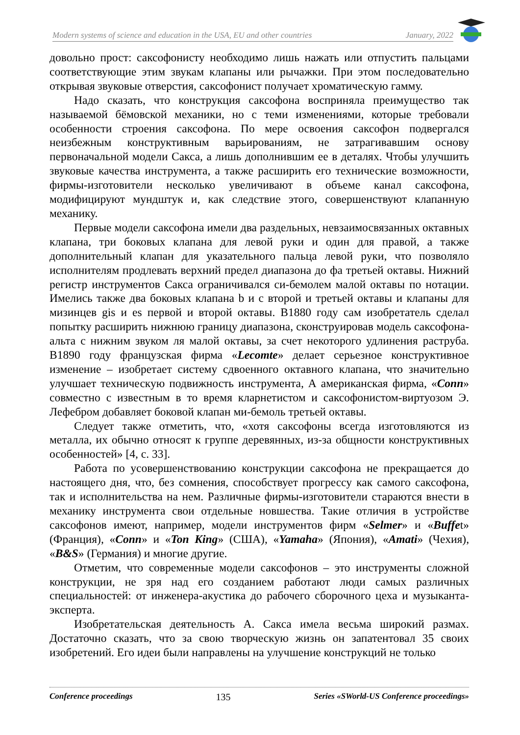Modern systems of science and education in the USA, EU and other countries January, 2022
довольно прост: саксофонисту необходимо лишь нажать или отпустить пальцами соответствующие этим звукам клапаны или рычажки. При этом последовательно открывая звуковые отверстия, саксофонист получает хроматическую гамму.
Надо сказать, что конструкция саксофона восприняла преимущество так называемой бёмовской механики, но с теми изменениями, которые требовали особенности строения саксофона. По мере освоения саксофон подвергался неизбежным конструктивным варьированиям, не затрагивавшим основу первоначальной модели Сакса, а лишь дополнившим ее в деталях. Чтобы улучшить звуковые качества инструмента, а также расширить его технические возможности, фирмы-изготовители несколько увеличивают в объеме канал саксофона, модифицируют мундштук и, как следствие этого, совершенствуют клапанную механику.
Первые модели саксофона имели два раздельных, невзаимосвязанных октавных клапана, три боковых клапана для левой руки и один для правой, а также дополнительный клапан для указательного пальца левой руки, что позволяло исполнителям продлевать верхний предел диапазона до фа третьей октавы. Нижний регистр инструментов Сакса ограничивался си-бемолем малой октавы по нотации. Имелись также два боковых клапана b и c второй и третьей октавы и клапаны для мизинцев gis и es первой и второй октавы. В1880 году сам изобретатель сделал попытку расширить нижнюю границу диапазона, сконструировав модель саксофона-альта с нижним звуком ля малой октавы, за счет некоторого удлинения раструба. В1890 году французская фирма «Lecomte» делает серьезное конструктивное изменение – изобретает систему сдвоенного октавного клапана, что значительно улучшает техническую подвижность инструмента, А американская фирма, «Conn» совместно с известным в то время кларнетистом и саксофонистом-виртуозом Э. Лефебром добавляет боковой клапан ми-бемоль третьей октавы.
Следует также отметить, что, «хотя саксофоны всегда изготовляются из металла, их обычно относят к группе деревянных, из-за общности конструктивных особенностей» [4, с. 33].
Работа по усовершенствованию конструкции саксофона не прекращается до настоящего дня, что, без сомнения, способствует прогрессу как самого саксофона, так и исполнительства на нем. Различные фирмы-изготовители стараются внести в механику инструмента свои отдельные новшества. Такие отличия в устройстве саксофонов имеют, например, модели инструментов фирм «Selmer» и «Buffet» (Франция), «Conn» и «Ton King» (США), «Yamaha» (Япония), «Amati» (Чехия), «B&S» (Германия) и многие другие.
Отметим, что современные модели саксофонов – это инструменты сложной конструкции, не зря над его созданием работают люди самых различных специальностей: от инженера-акустика до рабочего сборочного цеха и музыканта-эксперта.
Изобретательская деятельность А. Сакса имела весьма широкий размах. Достаточно сказать, что за свою творческую жизнь он запатентовал 35 своих изобретений. Его идеи были направлены на улучшение конструкций не только
Conference proceedings 135 Series «SWorld-US Conference proceedings»